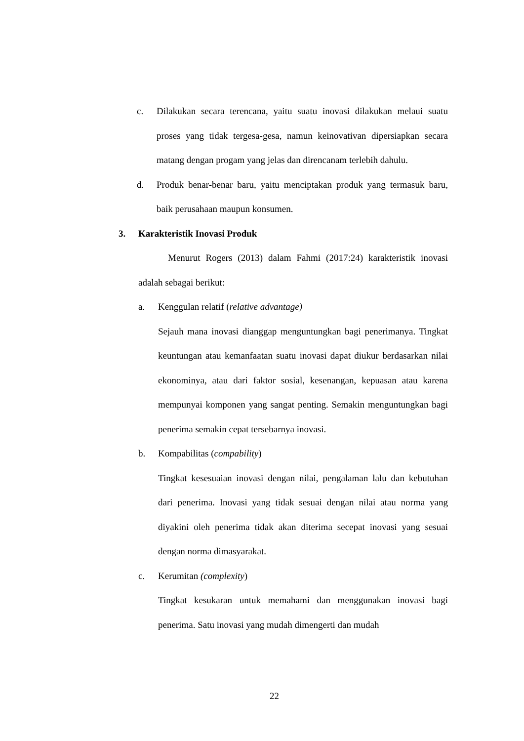c. Dilakukan secara terencana, yaitu suatu inovasi dilakukan melaui suatu proses yang tidak tergesa-gesa, namun keinovativan dipersiapkan secara matang dengan progam yang jelas dan direncanam terlebih dahulu.
d. Produk benar-benar baru, yaitu menciptakan produk yang termasuk baru, baik perusahaan maupun konsumen.
3. Karakteristik Inovasi Produk
Menurut Rogers (2013) dalam Fahmi (2017:24) karakteristik inovasi adalah sebagai berikut:
a. Kenggulan relatif (relative advantage)
Sejauh mana inovasi dianggap menguntungkan bagi penerimanya. Tingkat keuntungan atau kemanfaatan suatu inovasi dapat diukur berdasarkan nilai ekonominya, atau dari faktor sosial, kesenangan, kepuasan atau karena mempunyai komponen yang sangat penting. Semakin menguntungkan bagi penerima semakin cepat tersebarnya inovasi.
b. Kompabilitas (compability)
Tingkat kesesuaian inovasi dengan nilai, pengalaman lalu dan kebutuhan dari penerima. Inovasi yang tidak sesuai dengan nilai atau norma yang diyakini oleh penerima tidak akan diterima secepat inovasi yang sesuai dengan norma dimasyarakat.
c. Kerumitan (complexity)
Tingkat kesukaran untuk memahami dan menggunakan inovasi bagi penerima. Satu inovasi yang mudah dimengerti dan mudah
22